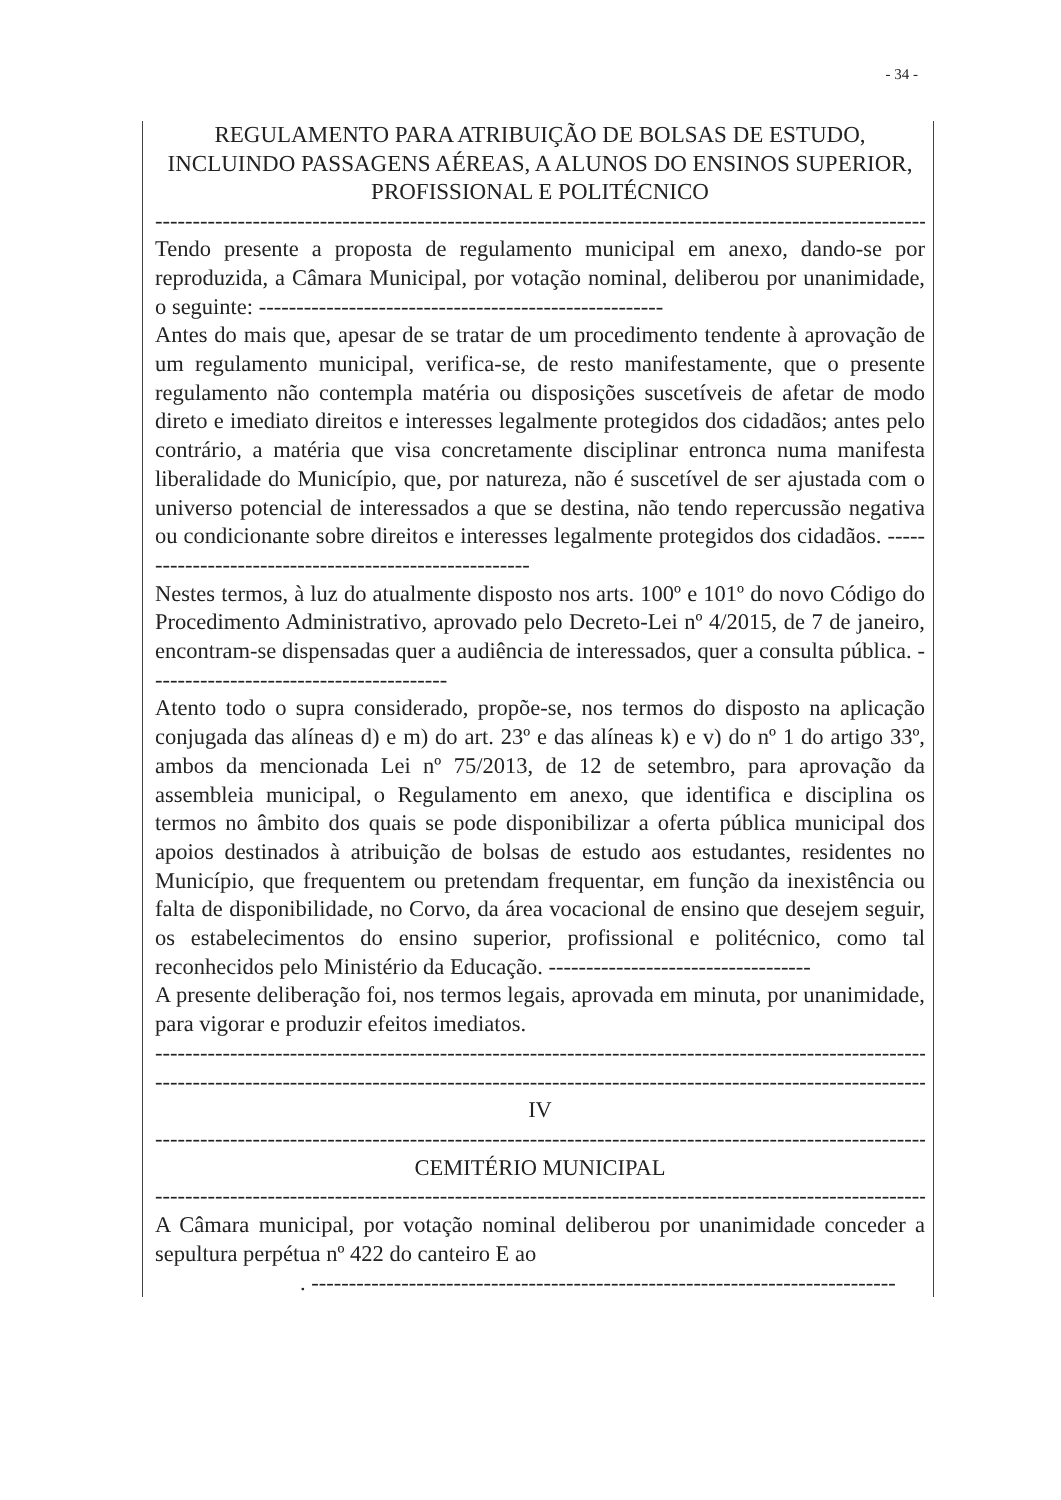- 34 -
REGULAMENTO PARA ATRIBUIÇÃO DE BOLSAS DE ESTUDO, INCLUINDO PASSAGENS AÉREAS, A ALUNOS DO ENSINOS SUPERIOR, PROFISSIONAL E POLITÉCNICO
----------------------------------------------------------------------------------------------------------
Tendo presente a proposta de regulamento municipal em anexo, dando-se por reproduzida, a Câmara Municipal, por votação nominal, deliberou por unanimidade, o seguinte: ------------------------------------------------------
Antes do mais que, apesar de se tratar de um procedimento tendente à aprovação de um regulamento municipal, verifica-se, de resto manifestamente, que o presente regulamento não contempla matéria ou disposições suscetíveis de afetar de modo direto e imediato direitos e interesses legalmente protegidos dos cidadãos; antes pelo contrário, a matéria que visa concretamente disciplinar entronca numa manifesta liberalidade do Município, que, por natureza, não é suscetível de ser ajustada com o universo potencial de interessados a que se destina, não tendo repercussão negativa ou condicionante sobre direitos e interesses legalmente protegidos dos cidadãos. -------------------------------------------------------
Nestes termos, à luz do atualmente disposto nos arts. 100º e 101º do novo Código do Procedimento Administrativo, aprovado pelo Decreto-Lei nº 4/2015, de 7 de janeiro, encontram-se dispensadas quer a audiência de interessados, quer a consulta pública. ----------------------------------------
Atento todo o supra considerado, propõe-se, nos termos do disposto na aplicação conjugada das alíneas d) e m) do art. 23º e das alíneas k) e v) do nº 1 do artigo 33º, ambos da mencionada Lei nº 75/2013, de 12 de setembro, para aprovação da assembleia municipal, o Regulamento em anexo, que identifica e disciplina os termos no âmbito dos quais se pode disponibilizar a oferta pública municipal dos apoios destinados à atribuição de bolsas de estudo aos estudantes, residentes no Município, que frequentem ou pretendam frequentar, em função da inexistência ou falta de disponibilidade, no Corvo, da área vocacional de ensino que desejem seguir, os estabelecimentos do ensino superior, profissional e politécnico, como tal reconhecidos pelo Ministério da Educação. -----------------------------------
A presente deliberação foi, nos termos legais, aprovada em minuta, por unanimidade, para vigorar e produzir efeitos imediatos.
----------------------------------------------------------------------------------------------------------
----------------------------------------------------------------------------------------------------------
IV
----------------------------------------------------------------------------------------------------------
CEMITÉRIO MUNICIPAL
----------------------------------------------------------------------------------------------------------
A Câmara municipal, por votação nominal deliberou por unanimidade conceder a sepultura perpétua nº 422 do canteiro E ao
. ------------------------------------------------------------------------------